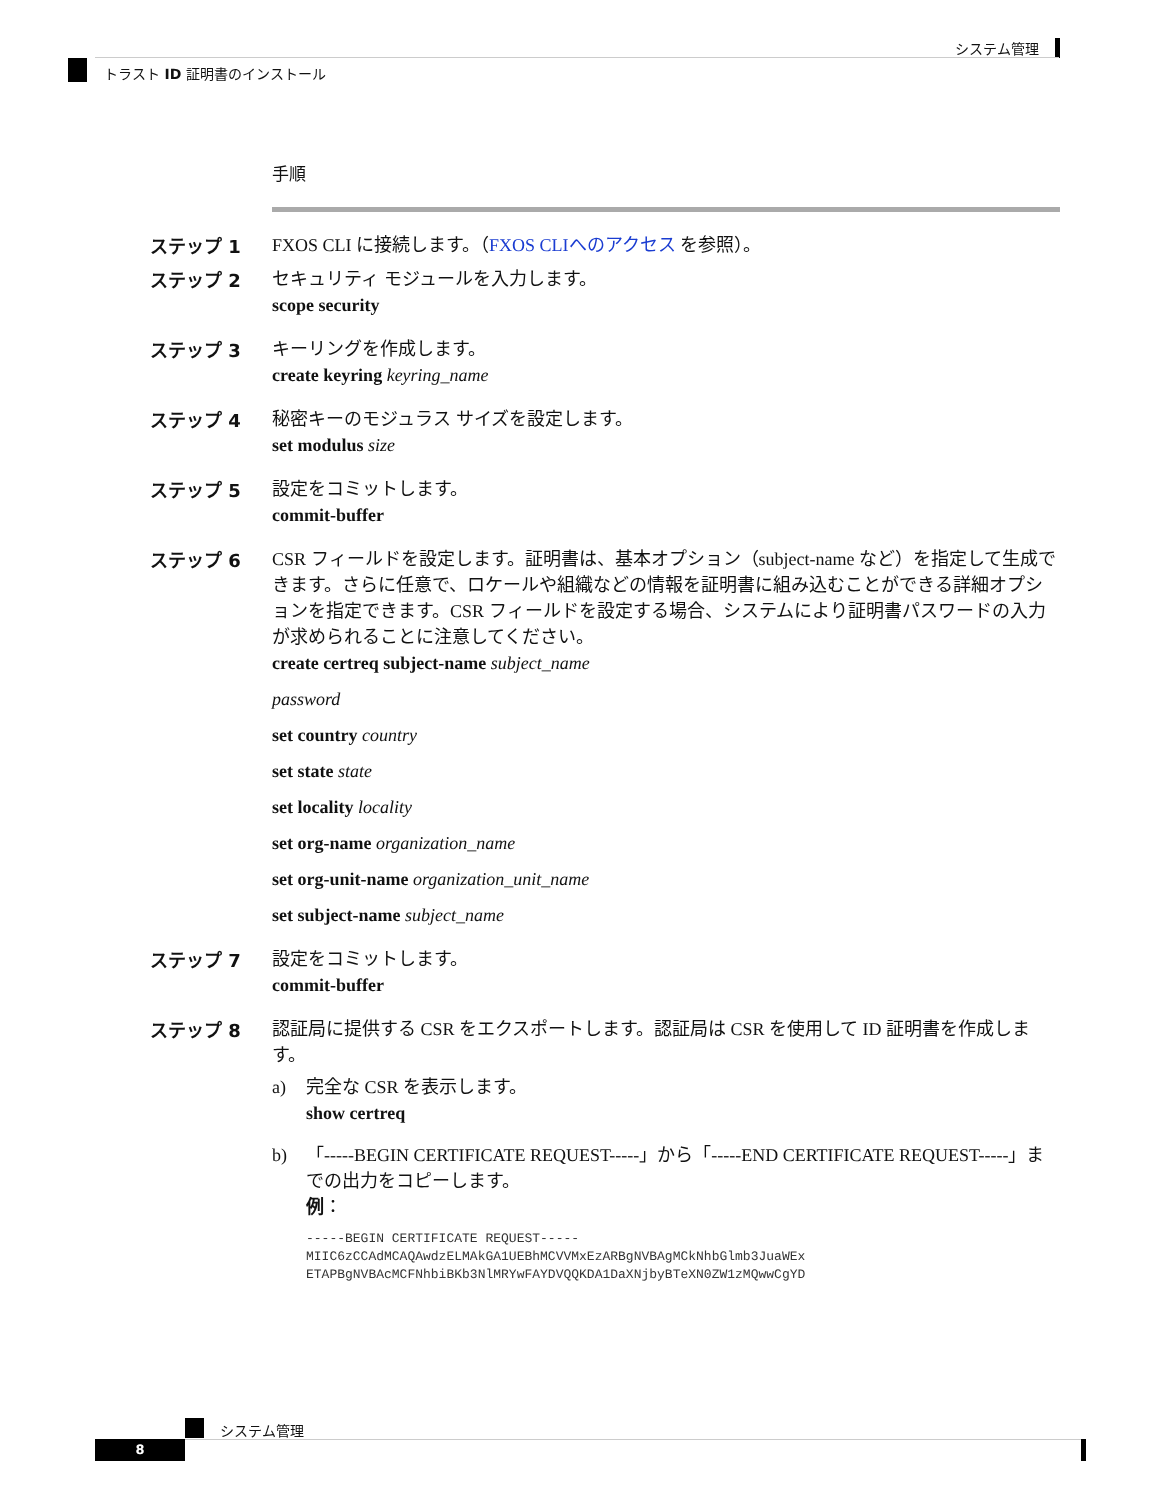システム管理
トラスト ID 証明書のインストール
手順
ステップ 1
FXOS CLI に接続します。（FXOS CLIへのアクセス を参照）。
ステップ 2
セキュリティ モジュールを入力します。
scope security
ステップ 3
キーリングを作成します。
create keyring keyring_name
ステップ 4
秘密キーのモジュラス サイズを設定します。
set modulus size
ステップ 5
設定をコミットします。
commit-buffer
ステップ 6
CSR フィールドを設定します。証明書は、基本オプション（subject-name など）を指定して生成できます。さらに任意で、ロケールや組織などの情報を証明書に組み込むことができる詳細オプションを指定できます。CSR フィールドを設定する場合、システムにより証明書パスワードの入力が求められることに注意してください。
create certreq subject-name subject_name
password
set country country
set state state
set locality locality
set org-name organization_name
set org-unit-name organization_unit_name
set subject-name subject_name
ステップ 7
設定をコミットします。
commit-buffer
ステップ 8
認証局に提供する CSR をエクスポートします。認証局は CSR を使用して ID 証明書を作成します。
a) 完全な CSR を表示します。
show certreq
b) 「-----BEGIN CERTIFICATE REQUEST-----」から「-----END CERTIFICATE REQUEST-----」までの出力をコピーします。
例：
-----BEGIN CERTIFICATE REQUEST-----
MIIC6zCCAdMCAQAwdzELMAkGA1UEBhMCVVMxEzARBgNVBAgMCkNhbGlmb3JuaWEx
ETAPBgNVBAcMCFNhbiBKb3NlMRYwFAYDVQQKDA1DaXNjbyBTeXN0ZW1zMQwwCgYD
システム管理
8